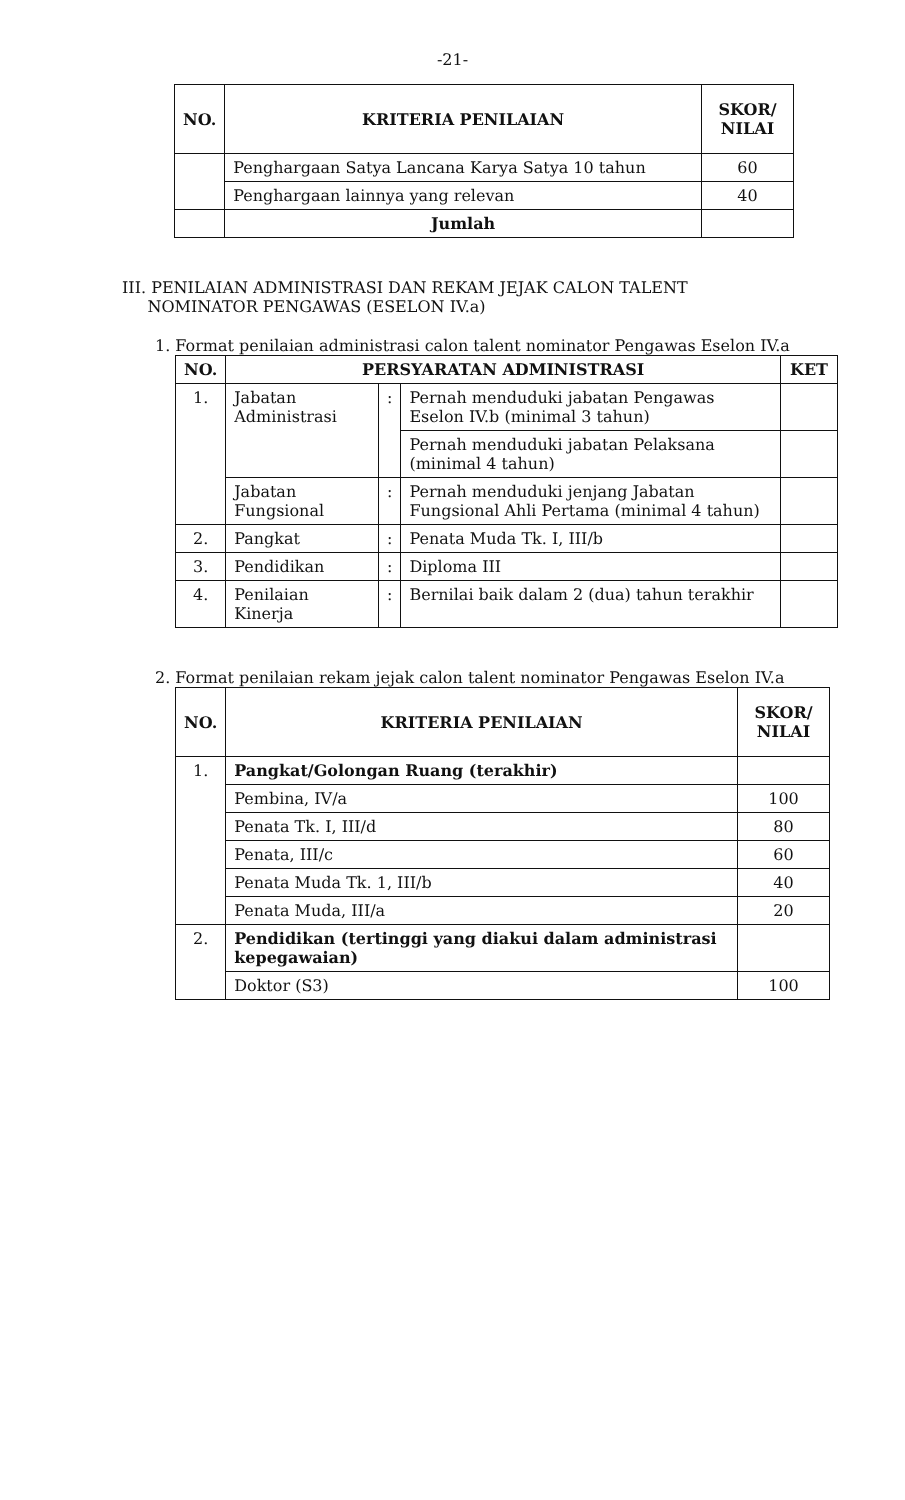-21-
| NO. | KRITERIA PENILAIAN | SKOR/ NILAI |
| --- | --- | --- |
| | Penghargaan Satya Lancana Karya Satya 10 tahun | 60 |
| | Penghargaan lainnya yang relevan | 40 |
| | Jumlah | |
III. PENILAIAN ADMINISTRASI DAN REKAM JEJAK CALON TALENT
NOMINATOR PENGAWAS (ESELON IV.a)
1. Format penilaian administrasi calon talent nominator Pengawas Eselon IV.a
| NO. | PERSYARATAN ADMINISTRASI | | | KET |
| --- | --- | --- | --- | --- |
| 1. | Jabatan Administrasi | : | Pernah menduduki jabatan Pengawas Eselon IV.b (minimal 3 tahun) | |
| | | | Pernah menduduki jabatan Pelaksana (minimal 4 tahun) | |
| | Jabatan Fungsional | : | Pernah menduduki jenjang Jabatan Fungsional Ahli Pertama (minimal 4 tahun) | |
| 2. | Pangkat | : | Penata Muda Tk. I, III/b | |
| 3. | Pendidikan | : | Diploma III | |
| 4. | Penilaian Kinerja | : | Bernilai baik dalam 2 (dua) tahun terakhir | |
2. Format penilaian rekam jejak calon talent nominator Pengawas Eselon IV.a
| NO. | KRITERIA PENILAIAN | SKOR/ NILAI |
| --- | --- | --- |
| 1. | Pangkat/Golongan Ruang (terakhir) | |
| | Pembina, IV/a | 100 |
| | Penata Tk. I, III/d | 80 |
| | Penata, III/c | 60 |
| | Penata Muda Tk. 1, III/b | 40 |
| | Penata Muda, III/a | 20 |
| 2. | Pendidikan (tertinggi yang diakui dalam administrasi kepegawaian) | |
| | Doktor (S3) | 100 |